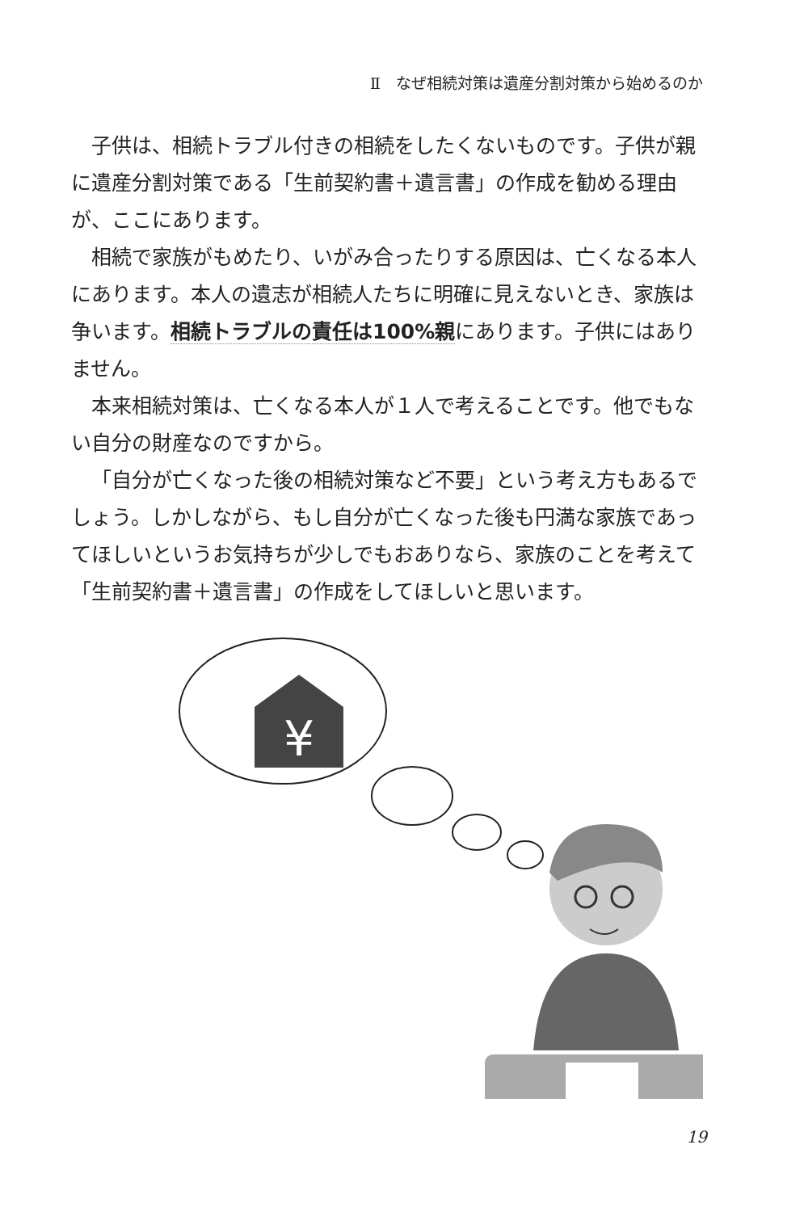Ⅱ　なぜ相続対策は遺産分割対策から始めるのか
子供は、相続トラブル付きの相続をしたくないものです。子供が親に遺産分割対策である「生前契約書＋遺言書」の作成を勧める理由が、ここにあります。
相続で家族がもめたり、いがみ合ったりする原因は、亡くなる本人にあります。本人の遺志が相続人たちに明確に見えないとき、家族は争います。相続トラブルの責任は100%親にあります。子供にはありません。
本来相続対策は、亡くなる本人が１人で考えることです。他でもない自分の財産なのですから。
「自分が亡くなった後の相続対策など不要」という考え方もあるでしょう。しかしながら、もし自分が亡くなった後も円満な家族であってほしいというお気持ちが少しでもおありなら、家族のことを考えて「生前契約書＋遺言書」の作成をしてほしいと思います。
¥
19